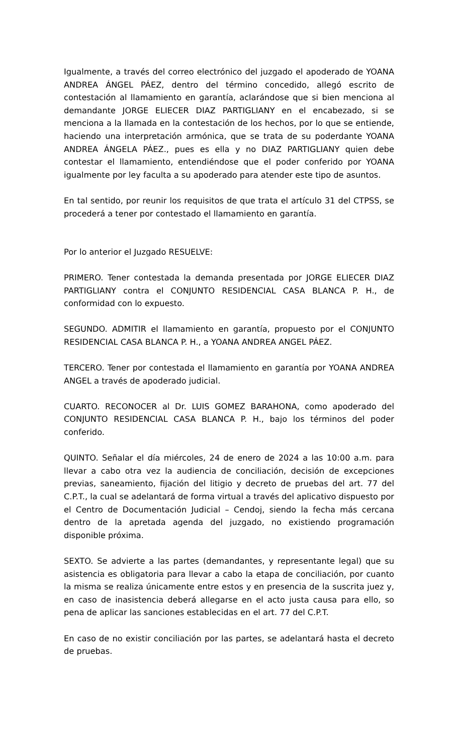Igualmente, a través del correo electrónico del juzgado el apoderado de YOANA ANDREA ÁNGEL PÁEZ, dentro del término concedido, allegó escrito de contestación al llamamiento en garantía, aclarándose que si bien menciona al demandante JORGE ELIECER DIAZ PARTIGLIANY en el encabezado, si se menciona a la llamada en la contestación de los hechos, por lo que se entiende, haciendo una interpretación armónica, que se trata de su poderdante YOANA ANDREA ÁNGELA PÁEZ., pues es ella y no DIAZ PARTIGLIANY quien debe contestar el llamamiento, entendiéndose que el poder conferido por YOANA igualmente por ley faculta a su apoderado para atender este tipo de asuntos.
En tal sentido, por reunir los requisitos de que trata el artículo 31 del CTPSS, se procederá a tener por contestado el llamamiento en garantía.
Por lo anterior el Juzgado RESUELVE:
PRIMERO. Tener contestada la demanda presentada por JORGE ELIECER DIAZ PARTIGLIANY contra el CONJUNTO RESIDENCIAL CASA BLANCA P. H., de conformidad con lo expuesto.
SEGUNDO. ADMITIR el llamamiento en garantía, propuesto por el CONJUNTO RESIDENCIAL CASA BLANCA P. H., a YOANA ANDREA ANGEL PÁEZ.
TERCERO. Tener por contestada el llamamiento en garantía por YOANA ANDREA ANGEL a través de apoderado judicial.
CUARTO. RECONOCER al Dr. LUIS GOMEZ BARAHONA, como apoderado del CONJUNTO RESIDENCIAL CASA BLANCA P. H., bajo los términos del poder conferido.
QUINTO. Señalar el día miércoles, 24 de enero de 2024 a las 10:00 a.m. para llevar a cabo otra vez la audiencia de conciliación, decisión de excepciones previas, saneamiento, fijación del litigio y decreto de pruebas del art. 77 del C.P.T., la cual se adelantará de forma virtual a través del aplicativo dispuesto por el Centro de Documentación Judicial – Cendoj, siendo la fecha más cercana dentro de la apretada agenda del juzgado, no existiendo programación disponible próxima.
SEXTO. Se advierte a las partes (demandantes, y representante legal) que su asistencia es obligatoria para llevar a cabo la etapa de conciliación, por cuanto la misma se realiza únicamente entre estos y en presencia de la suscrita juez y, en caso de inasistencia deberá allegarse en el acto justa causa para ello, so pena de aplicar las sanciones establecidas en el art. 77 del C.P.T.
En caso de no existir conciliación por las partes, se adelantará hasta el decreto de pruebas.